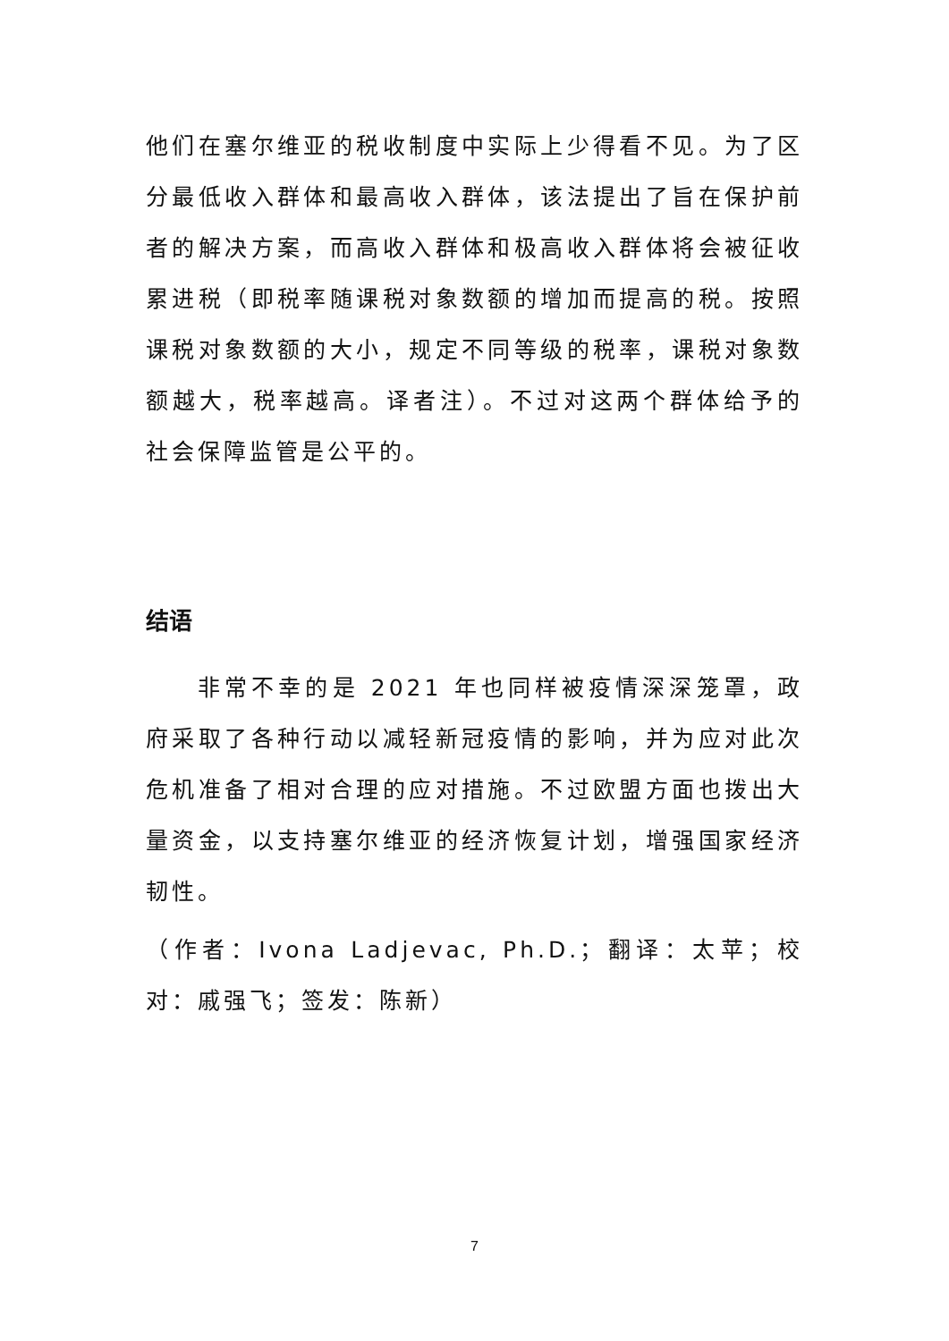他们在塞尔维亚的税收制度中实际上少得看不见。为了区分最低收入群体和最高收入群体，该法提出了旨在保护前者的解决方案，而高收入群体和极高收入群体将会被征收累进税（即税率随课税对象数额的增加而提高的税。按照课税对象数额的大小，规定不同等级的税率，课税对象数额越大，税率越高。译者注）。不过对这两个群体给予的社会保障监管是公平的。
结语
非常不幸的是 2021 年也同样被疫情深深笼罩，政府采取了各种行动以减轻新冠疫情的影响，并为应对此次危机准备了相对合理的应对措施。不过欧盟方面也拨出大量资金，以支持塞尔维亚的经济恢复计划，增强国家经济韧性。
（作者：Ivona Ladjevac, Ph.D.；翻译：太苹；校对：戚强飞；签发：陈新）
7